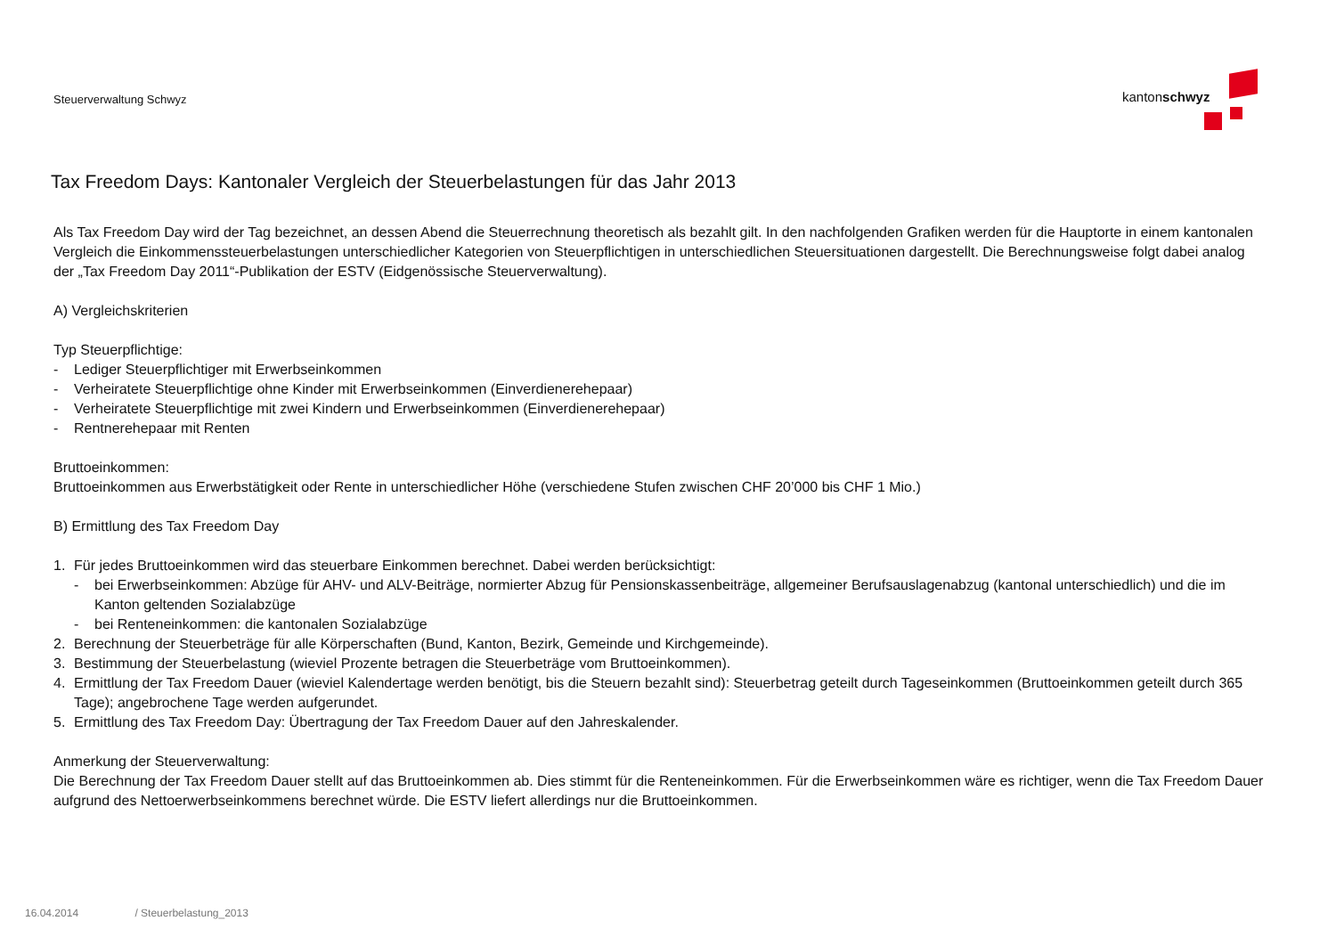Steuerverwaltung Schwyz
kantonschwyz
Tax Freedom Days: Kantonaler Vergleich der Steuerbelastungen für das Jahr 2013
Als Tax Freedom Day wird der Tag bezeichnet, an dessen Abend die Steuerrechnung theoretisch als bezahlt gilt. In den nachfolgenden Grafiken werden für die Hauptorte in einem kantonalen Vergleich die Einkommenssteuerbelastungen unterschiedlicher Kategorien von Steuerpflichtigen in unterschiedlichen Steuersituationen dargestellt. Die Berechnungsweise folgt dabei analog der „Tax Freedom Day 2011“-Publikation der ESTV (Eidgenössische Steuerverwaltung).
A) Vergleichskriterien
Typ Steuerpflichtige:
- Lediger Steuerpflichtiger mit Erwerbseinkommen
- Verheiratete Steuerpflichtige ohne Kinder mit Erwerbseinkommen (Einverdienerehepaar)
- Verheiratete Steuerpflichtige mit zwei Kindern und Erwerbseinkommen (Einverdienerehepaar)
- Rentnerehepaar mit Renten
Bruttoeinkommen:
Bruttoeinkommen aus Erwerbstätigkeit oder Rente in unterschiedlicher Höhe (verschiedene Stufen zwischen CHF 20’000 bis CHF 1 Mio.)
B) Ermittlung des Tax Freedom Day
1. Für jedes Bruttoeinkommen wird das steuerbare Einkommen berechnet. Dabei werden berücksichtigt:
- bei Erwerbseinkommen: Abzüge für AHV- und ALV-Beiträge, normierter Abzug für Pensionskassenbeiträge, allgemeiner Berufsauslagenabzug (kantonal unterschiedlich) und die im Kanton geltenden Sozialabzüge
- bei Renteneinkommen: die kantonalen Sozialabzüge
2. Berechnung der Steuerbeträge für alle Körperschaften (Bund, Kanton, Bezirk, Gemeinde und Kirchgemeinde).
3. Bestimmung der Steuerbelastung (wieviel Prozente betragen die Steuerbeträge vom Bruttoeinkommen).
4. Ermittlung der Tax Freedom Dauer (wieviel Kalendertage werden benötigt, bis die Steuern bezahlt sind): Steuerbetrag geteilt durch Tageseinkommen (Bruttoeinkommen geteilt durch 365 Tage); angebrochene Tage werden aufgerundet.
5. Ermittlung des Tax Freedom Day: Übertragung der Tax Freedom Dauer auf den Jahreskalender.
Anmerkung der Steuerverwaltung:
Die Berechnung der Tax Freedom Dauer stellt auf das Bruttoeinkommen ab. Dies stimmt für die Renteneinkommen. Für die Erwerbseinkommen wäre es richtiger, wenn die Tax Freedom Dauer aufgrund des Nettoerwerbseinkommens berechnet würde. Die ESTV liefert allerdings nur die Bruttoeinkommen.
16.04.2014 / Steuerbelastung_2013